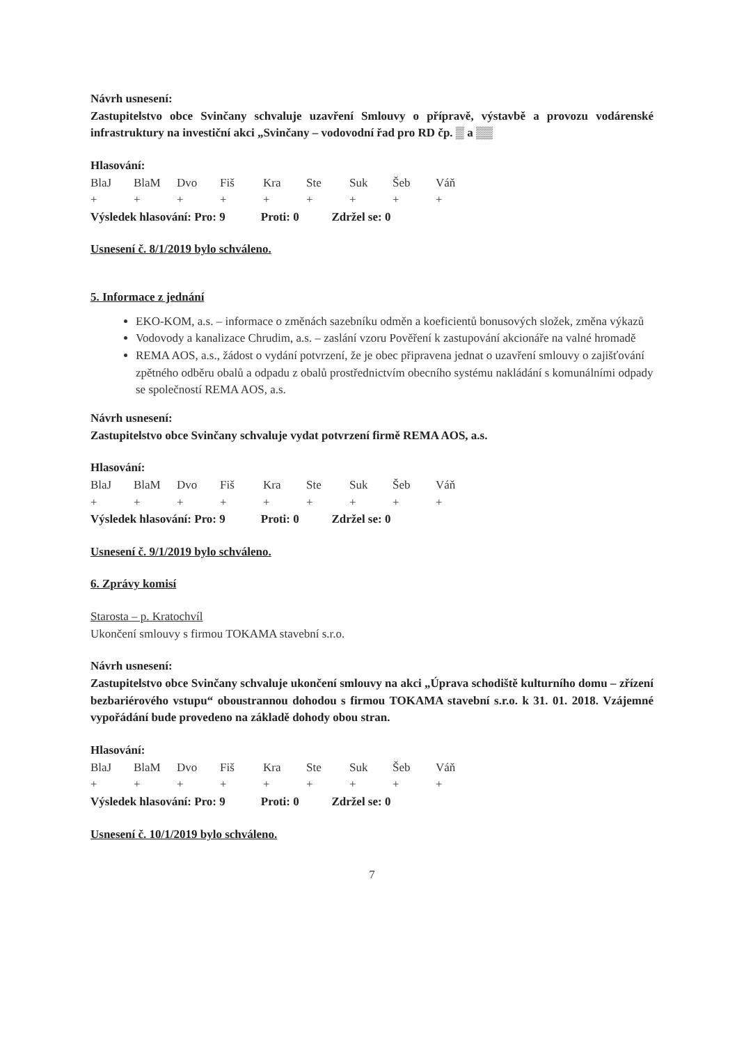Návrh usnesení:
Zastupitelstvo obce Svinčany schvaluje uzavření Smlouvy o přípravě, výstavbě a provozu vodárenské infrastruktury na investiční akci „Svinčany – vodovodní řad pro RD čp. ▒ a ▒▒
Hlasování:
| BlaJ | BlaM | Dvo | Fiš | Kra | Ste | Suk | Šeb | Váň |
| + | + | + | + | + | + | + | + | + |
Výsledek hlasování: Pro: 9 Proti: 0 Zdržel se: 0
Usnesení č. 8/1/2019 bylo schváleno.
5. Informace z jednání
EKO-KOM, a.s. – informace o změnách sazebníku odměn a koeficientů bonusových složek, změna výkazů
Vodovody a kanalizace Chrudim, a.s. – zaslání vzoru Pověření k zastupování akcionáře na valné hromadě
REMA AOS, a.s., žádost o vydání potvrzení, že je obec připravena jednat o uzavření smlouvy o zajišťování zpětného odběru obalů a odpadu z obalů prostřednictvím obecního systému nakládání s komunálními odpady se společností REMA AOS, a.s.
Návrh usnesení:
Zastupitelstvo obce Svinčany schvaluje vydat potvrzení firmě REMA AOS, a.s.
Hlasování:
| BlaJ | BlaM | Dvo | Fiš | Kra | Ste | Suk | Šeb | Váň |
| + | + | + | + | + | + | + | + | + |
Výsledek hlasování: Pro: 9 Proti: 0 Zdržel se: 0
Usnesení č. 9/1/2019 bylo schváleno.
6. Zprávy komisí
Starosta – p. Kratochvíl
Ukončení smlouvy s firmou TOKAMA stavební s.r.o.
Návrh usnesení:
Zastupitelstvo obce Svinčany schvaluje ukončení smlouvy na akci „Úprava schodiště kulturního domu – zřízení bezbariérového vstupu“ oboustrannou dohodou s firmou TOKAMA stavební s.r.o. k 31. 01. 2018. Vzájemné vypořádání bude provedeno na základě dohody obou stran.
Hlasování:
| BlaJ | BlaM | Dvo | Fiš | Kra | Ste | Suk | Šeb | Váň |
| + | + | + | + | + | + | + | + | + |
Výsledek hlasování: Pro: 9 Proti: 0 Zdržel se: 0
Usnesení č. 10/1/2019 bylo schváleno.
7